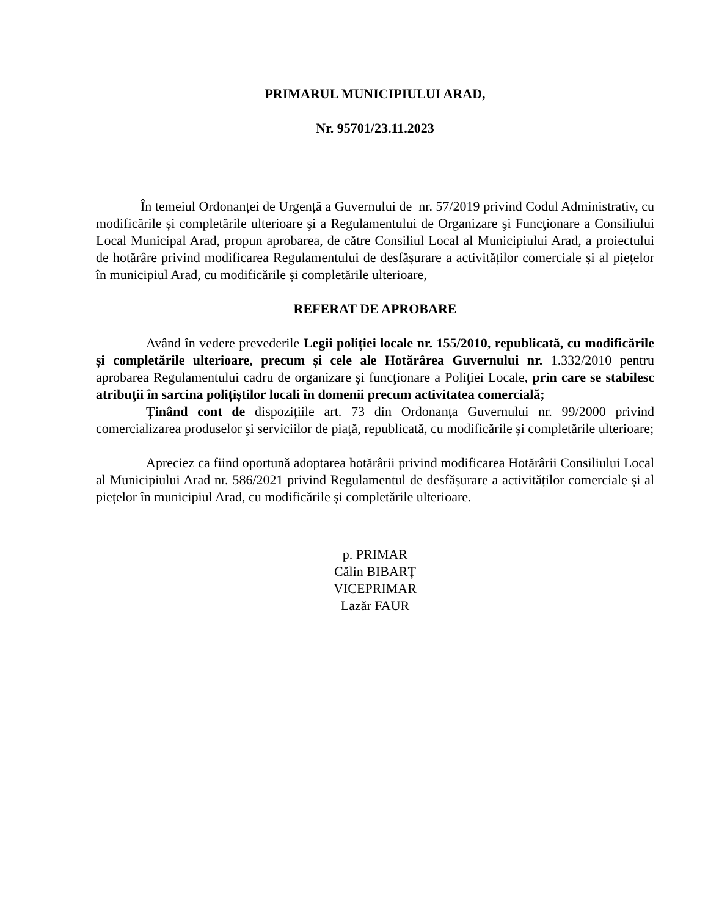PRIMARUL MUNICIPIULUI ARAD,
Nr. 95701/23.11.2023
În temeiul Ordonanței de Urgență a Guvernului de nr. 57/2019 privind Codul Administrativ, cu modificările și completările ulterioare şi a Regulamentului de Organizare şi Funcţionare a Consiliului Local Municipal Arad, propun aprobarea, de către Consiliul Local al Municipiului Arad, a proiectului de hotărâre privind modificarea Regulamentului de desfășurare a activităților comerciale și al piețelor în municipiul Arad, cu modificările și completările ulterioare,
REFERAT DE APROBARE
Având în vedere prevederile Legii poliției locale nr. 155/2010, republicată, cu modificările și completările ulterioare, precum și cele ale Hotărârea Guvernului nr. 1.332/2010 pentru aprobarea Regulamentului cadru de organizare şi funcţionare a Poliţiei Locale, prin care se stabilesc atribuţii în sarcina polițiștilor locali în domenii precum activitatea comercială;
Ținând cont de dispozițiile art. 73 din Ordonanța Guvernului nr. 99/2000 privind comercializarea produselor şi serviciilor de piaţă, republicată, cu modificările și completările ulterioare;
Apreciez ca fiind oportună adoptarea hotărârii privind modificarea Hotărârii Consiliului Local al Municipiului Arad nr. 586/2021 privind Regulamentul de desfășurare a activităților comerciale și al piețelor în municipiul Arad, cu modificările și completările ulterioare.
p. PRIMAR
Călin BIBARȚ
VICEPRIMAR
Lazăr FAUR